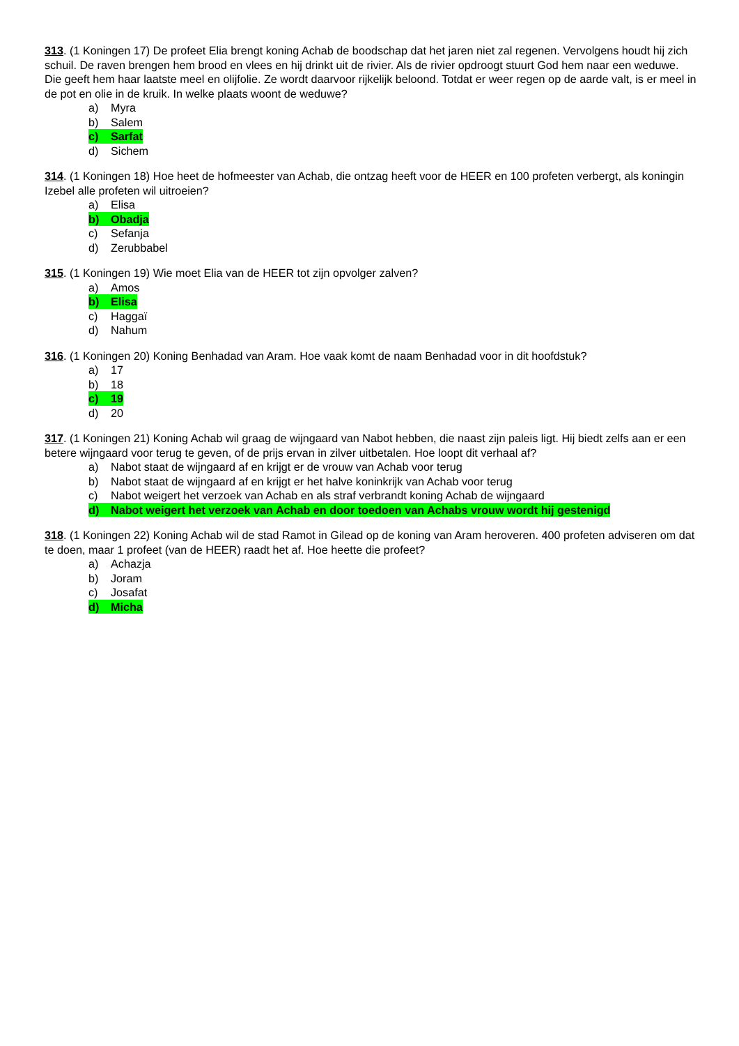313. (1 Koningen 17) De profeet Elia brengt koning Achab de boodschap dat het jaren niet zal regenen. Vervolgens houdt hij zich schuil. De raven brengen hem brood en vlees en hij drinkt uit de rivier. Als de rivier opdroogt stuurt God hem naar een weduwe. Die geeft hem haar laatste meel en olijfolie. Ze wordt daarvoor rijkelijk beloond. Totdat er weer regen op de aarde valt, is er meel in de pot en olie in de kruik. In welke plaats woont de weduwe?
a) Myra
b) Salem
c) Sarfat
d) Sichem
314. (1 Koningen 18) Hoe heet de hofmeester van Achab, die ontzag heeft voor de HEER en 100 profeten verbergt, als koningin Izebel alle profeten wil uitroeien?
a) Elisa
b) Obadja
c) Sefanja
d) Zerubbabel
315. (1 Koningen 19) Wie moet Elia van de HEER tot zijn opvolger zalven?
a) Amos
b) Elisa
c) Haggaï
d) Nahum
316. (1 Koningen 20) Koning Benhadad van Aram. Hoe vaak komt de naam Benhadad voor in dit hoofdstuk?
a) 17
b) 18
c) 19
d) 20
317. (1 Koningen 21) Koning Achab wil graag de wijngaard van Nabot hebben, die naast zijn paleis ligt. Hij biedt zelfs aan er een betere wijngaard voor terug te geven, of de prijs ervan in zilver uitbetalen. Hoe loopt dit verhaal af?
a) Nabot staat de wijngaard af en krijgt er de vrouw van Achab voor terug
b) Nabot staat de wijngaard af en krijgt er het halve koninkrijk van Achab voor terug
c) Nabot weigert het verzoek van Achab en als straf verbrandt koning Achab de wijngaard
d) Nabot weigert het verzoek van Achab en door toedoen van Achabs vrouw wordt hij gestenigd
318. (1 Koningen 22) Koning Achab wil de stad Ramot in Gilead op de koning van Aram heroveren. 400 profeten adviseren om dat te doen, maar 1 profeet (van de HEER) raadt het af. Hoe heette die profeet?
a) Achazja
b) Joram
c) Josafat
d) Micha